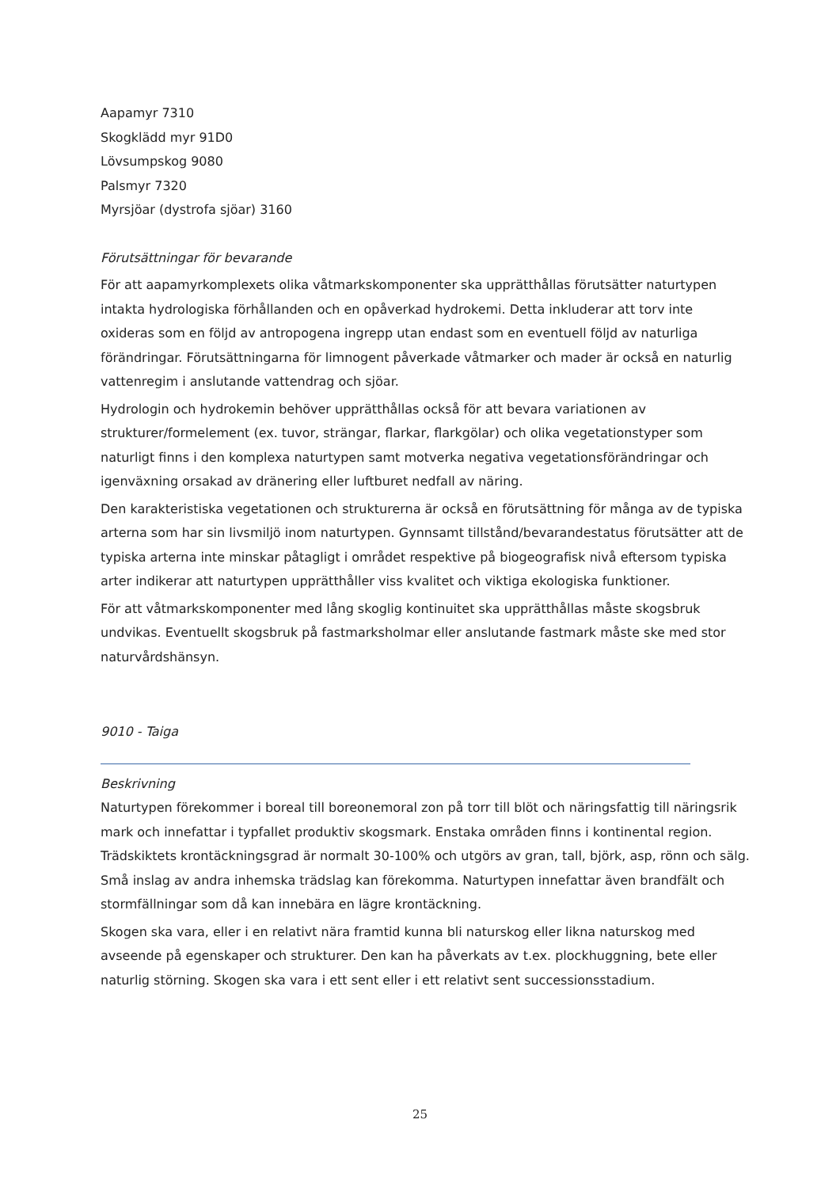Aapamyr 7310
Skogklädd myr 91D0
Lövsumpskog 9080
Palsmyr 7320
Myrsjöar (dystrofa sjöar) 3160
Förutsättningar för bevarande
För att aapamyrkomplexets olika våtmarkskomponenter ska upprätthållas förutsätter naturtypen intakta hydrologiska förhållanden och en opåverkad hydrokemi. Detta inkluderar att torv inte oxideras som en följd av antropogena ingrepp utan endast som en eventuell följd av naturliga förändringar. Förutsättningarna för limnogent påverkade våtmarker och mader är också en naturlig vattenregim i anslutande vattendrag och sjöar.
Hydrologin och hydrokemin behöver upprätthållas också för att bevara variationen av strukturer/formelement (ex. tuvor, strängar, flarkar, flarkgölar) och olika vegetationstyper som naturligt finns i den komplexa naturtypen samt motverka negativa vegetationsförändringar och igenväxning orsakad av dränering eller luftburet nedfall av näring.
Den karakteristiska vegetationen och strukturerna är också en förutsättning för många av de typiska arterna som har sin livsmiljö inom naturtypen. Gynnsamt tillstånd/bevarandestatus förutsätter att de typiska arterna inte minskar påtagligt i området respektive på biogeografisk nivå eftersom typiska arter indikerar att naturtypen upprätthåller viss kvalitet och viktiga ekologiska funktioner.
För att våtmarkskomponenter med lång skoglig kontinuitet ska upprätthållas måste skogsbruk undvikas. Eventuellt skogsbruk på fastmarksholmar eller anslutande fastmark måste ske med stor naturvårdshänsyn.
9010 - Taiga
Beskrivning
Naturtypen förekommer i boreal till boreonemoral zon på torr till blöt och näringsfattig till näringsrik mark och innefattar i typfallet produktiv skogsmark. Enstaka områden finns i kontinental region. Trädskiktets krontäckningsgrad är normalt 30-100% och utgörs av gran, tall, björk, asp, rönn och sälg. Små inslag av andra inhemska trädslag kan förekomma. Naturtypen innefattar även brandfält och stormfällningar som då kan innebära en lägre krontäckning.
Skogen ska vara, eller i en relativt nära framtid kunna bli naturskog eller likna naturskog med avseende på egenskaper och strukturer. Den kan ha påverkats av t.ex. plockhuggning, bete eller naturlig störning. Skogen ska vara i ett sent eller i ett relativt sent successionsstadium.
25